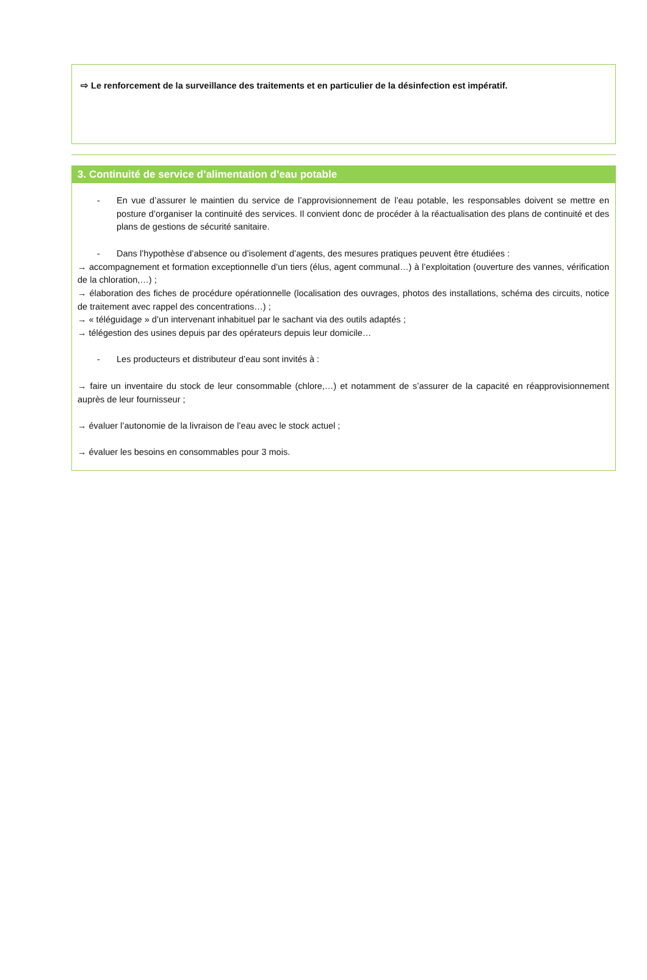⇨ Le renforcement de la surveillance des traitements et en particulier de la désinfection est impératif.
3. Continuité de service d’alimentation d’eau potable
- En vue d’assurer le maintien du service de l’approvisionnement de l’eau potable, les responsables doivent se mettre en posture d’organiser la continuité des services. Il convient donc de procéder à la réactualisation des plans de continuité et des plans de gestions de sécurité sanitaire.
- Dans l’hypothèse d’absence ou d’isolement d’agents, des mesures pratiques peuvent être étudiées :
→ accompagnement et formation exceptionnelle d’un tiers (élus, agent communal…) à l’exploitation (ouverture des vannes, vérification de la chloration,…) ;
→ élaboration des fiches de procédure opérationnelle (localisation des ouvrages, photos des installations, schéma des circuits, notice de traitement avec rappel des concentrations…) ;
→ « téléguidage » d’un intervenant inhabituel par le sachant via des outils adaptés ;
→ télégestion des usines depuis par des opérateurs depuis leur domicile…
- Les producteurs et distributeur d’eau sont invités à :
→ faire un inventaire du stock de leur consommable (chlore,…) et notamment de s’assurer de la capacité en réapprovisionnement auprès de leur fournisseur ;
→ évaluer l’autonomie de la livraison de l’eau avec le stock actuel ;
→ évaluer les besoins en consommables pour 3 mois.